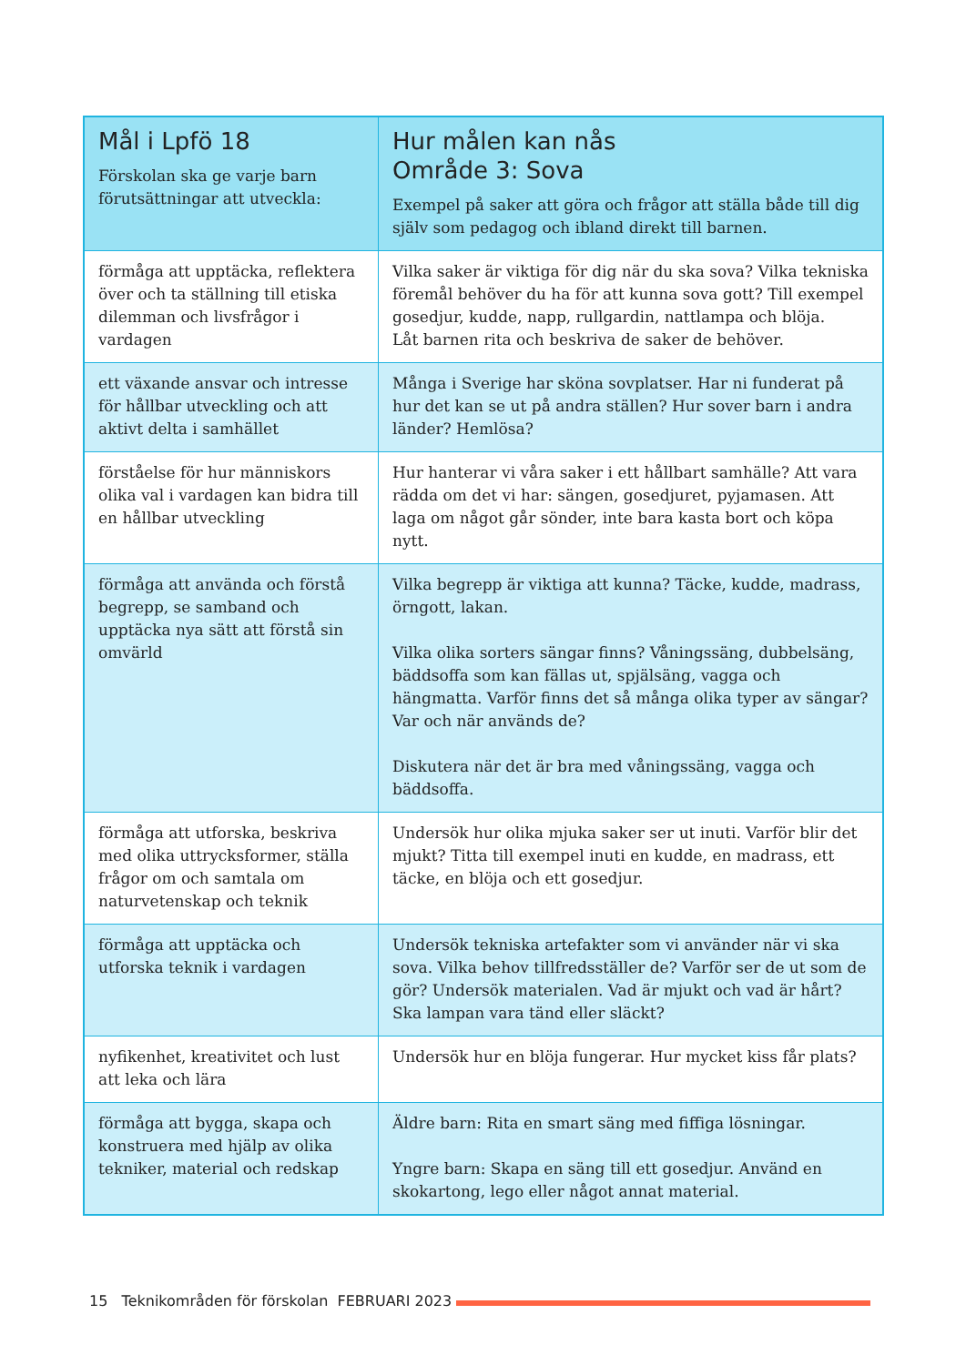| Mål i Lpfö 18 Förskolan ska ge varje barn förutsättningar att utveckla: | Hur målen kan nås Område 3: Sova Exempel på saker att göra och frågor att ställa både till dig själv som pedagog och ibland direkt till barnen. |
| --- | --- |
| förmåga att upptäcka, reflektera över och ta ställning till etiska dilemman och livsfrågor i vardagen | Vilka saker är viktiga för dig när du ska sova? Vilka tekniska föremål behöver du ha för att kunna sova gott? Till exempel gosedjur, kudde, napp, rullgardin, nattlampa och blöja. Låt barnen rita och beskriva de saker de behöver. |
| ett växande ansvar och intresse för hållbar utveckling och att aktivt delta i samhället | Många i Sverige har sköna sovplatser. Har ni funderat på hur det kan se ut på andra ställen? Hur sover barn i andra länder? Hemlösa? |
| förståelse för hur människors olika val i vardagen kan bidra till en hållbar utveckling | Hur hanterar vi våra saker i ett hållbart samhälle? Att vara rädda om det vi har: sängen, gosedjuret, pyjamasen. Att laga om något går sönder, inte bara kasta bort och köpa nytt. |
| förmåga att använda och förstå begrepp, se samband och upptäcka nya sätt att förstå sin omvärld | Vilka begrepp är viktiga att kunna? Täcke, kudde, madrass, örngott, lakan. Vilka olika sorters sängar finns? Våningssäng, dubbelsäng, bäddsoffa som kan fällas ut, spjälsäng, vagga och hängmatta. Varför finns det så många olika typer av sängar? Var och när används de? Diskutera när det är bra med våningssäng, vagga och bäddsoffa. |
| förmåga att utforska, beskriva med olika uttrycksformer, ställa frågor om och samtala om naturvetenskap och teknik | Undersök hur olika mjuka saker ser ut inuti. Varför blir det mjukt? Titta till exempel inuti en kudde, en madrass, ett täcke, en blöja och ett gosedjur. |
| förmåga att upptäcka och utforska teknik i vardagen | Undersök tekniska artefakter som vi använder när vi ska sova. Vilka behov tillfredsställer de? Varför ser de ut som de gör? Undersök materialen. Vad är mjukt och vad är hårt? Ska lampan vara tänd eller släckt? |
| nyfikenhet, kreativitet och lust att leka och lära | Undersök hur en blöja fungerar. Hur mycket kiss får plats? |
| förmåga att bygga, skapa och konstruera med hjälp av olika tekniker, material och redskap | Äldre barn: Rita en smart säng med fiffiga lösningar. Yngre barn: Skapa en säng till ett gosedjur. Använd en skokartong, lego eller något annat material. |
15 Teknikområden för förskolan FEBRUARI 2023